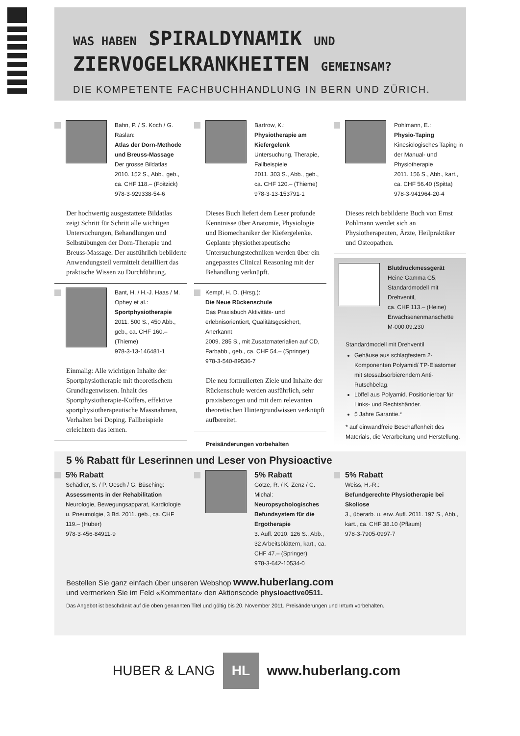WAS HABEN SPIRALDYNAMIK UND
ZIERVOGELKRANKHEITEN GEMEINSAM?
DIE KOMPETENTE FACHBUCHHANDLUNG IN BERN UND ZÜRICH.
Bahn, P. / S. Koch / G. Raslan:
Atlas der Dorn-Methode und Breuss-Massage
Der grosse Bildatlas
2010. 152 S., Abb., geb.,
ca. CHF 118.– (Foitzick)
978-3-929338-54-6
Der hochwertig ausgestattete Bildatlas zeigt Schritt für Schritt alle wichtigen Untersuchungen, Behandlungen und Selbstübungen der Dorn-Therapie und Breuss-Massage. Der ausführlich bebilderte Anwendungsteil vermittelt detailliert das praktische Wissen zu Durchführung.
Bant, H. / H.-J. Haas / M. Ophey et al.:
Sportphysiotherapie
2011. 500 S., 450 Abb., geb., ca. CHF 160.– (Thieme)
978-3-13-146481-1
Einmalig: Alle wichtigen Inhalte der Sportphysiotherapie mit theoretischem Grundlagenwissen. Inhalt des Sportphysiotherapie-Koffers, effektive sportphysiotherapeutische Massnahmen, Verhalten bei Doping. Fallbeispiele erleichtern das lernen.
Bartrow, K.:
Physiotherapie am Kiefergelenk
Untersuchung, Therapie, Fallbeispiele
2011. 303 S., Abb., geb.,
ca. CHF 120.– (Thieme)
978-3-13-153791-1
Dieses Buch liefert dem Leser profunde Kenntnisse über Anatomie, Physiologie und Biomechaniker der Kiefergelenke. Geplante physiotherapeutische Untersuchungstechniken werden über ein angepasstes Clinical Reasoning mit der Behandlung verknüpft.
Kempf, H. D. (Hrsg.):
Die Neue Rückenschule
Das Praxisbuch Aktivitäts- und erlebnisorientiert, Qualitätsgesichert, Anerkannt
2009. 285 S., mit Zusatzmaterialien auf CD, Farbabb., geb., ca. CHF 54.– (Springer)
978-3-540-89536-7
Die neu formulierten Ziele und Inhalte der Rückenschule werden ausführlich, sehr praxisbezogen und mit dem relevanten theoretischen Hintergrundwissen verknüpft aufbereitet.
Preisänderungen vorbehalten
Pohlmann, E.:
Physio-Taping
Kinesiologisches Taping in der Manual- und Physiotherapie
2011. 156 S., Abb., kart.,
ca. CHF 56.40 (Spitta)
978-3-941964-20-4
Dieses reich bebilderte Buch von Ernst Pohlmann wendet sich an Physiotherapeuten, Ärzte, Heilpraktiker und Osteopathen.
Blutdruckmessgerät
Heine Gamma G5, Standardmodell mit Drehventil,
ca. CHF 113.– (Heine)
Erwachsenenmanschette M-000.09.230
Standardmodell mit Drehventil
Gehäuse aus schlagfestem 2-Komponenten Polyamid/ TP-Elastomer mit stossabsorbierendem Anti-Rutschbelag.
Löffel aus Polyamid. Positionierbar für Links- und Rechtshänder.
5 Jahre Garantie.*
* auf einwandfreie Beschaffenheit des Materials, die Verarbeitung und Herstellung.
5 % Rabatt für Leserinnen und Leser von Physioactive
5% Rabatt
Schädler, S. / P. Oesch / G. Büsching:
Assessments in der Rehabilitation
Neurologie, Bewegungsapparat, Kardiologie u. Pneumolgie, 3 Bd. 2011. geb., ca. CHF 119.– (Huber)
978-3-456-84911-9
5% Rabatt
Götze, R. / K. Zenz / C. Michal:
Neuropsychologisches Befundsystem für die Ergotherapie
3. Aufl. 2010. 126 S., Abb., 32 Arbeitsblättern, kart., ca. CHF 47.– (Springer)
978-3-642-10534-0
5% Rabatt
Weiss, H.-R.:
Befundgerechte Physiotherapie bei Skoliose
3., überarb. u. erw. Aufl. 2011. 197 S., Abb., kart., ca. CHF 38.10 (Pflaum)
978-3-7905-0997-7
Bestellen Sie ganz einfach über unseren Webshop www.huberlang.com
und vermerken Sie im Feld «Kommentar» den Aktionscode physioactive0511.
Das Angebot ist beschränkt auf die oben genannten Titel und gültig bis 20. November 2011. Preisänderungen und Irrtum vorbehalten.
HUBER & LANG
HL
www.huberlang.com